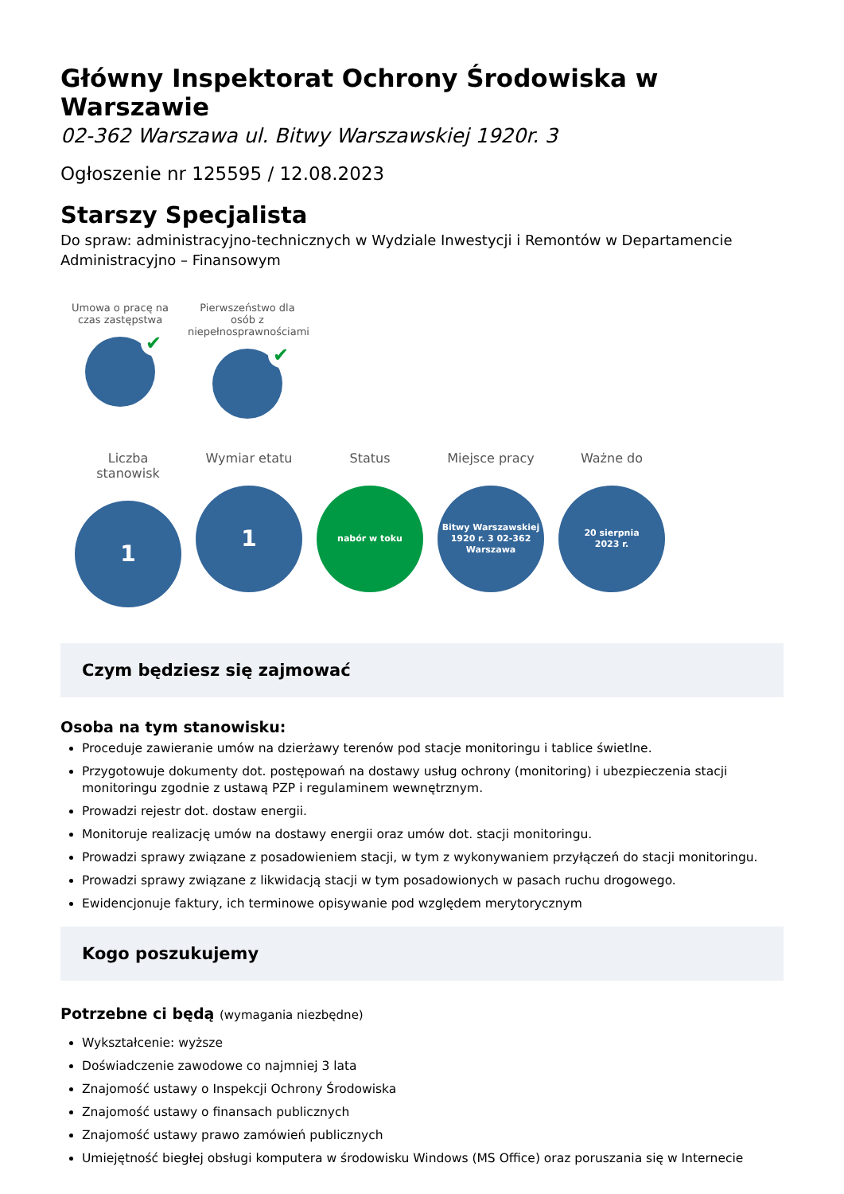Główny Inspektorat Ochrony Środowiska w Warszawie
02-362 Warszawa ul. Bitwy Warszawskiej 1920r. 3
Ogłoszenie nr 125595 / 12.08.2023
Starszy Specjalista
Do spraw: administracyjno-technicznych w Wydziale Inwestycji i Remontów w Departamencie Administracyjno – Finansowym
Umowa o pracę na czas zastępstwa
✔
Pierwszeństwo dla osób z niepełnosprawnościami
✔
Liczba stanowisk
1
Wymiar etatu
1
Status
nabór w toku
Miejsce pracy
Bitwy Warszawskiej
1920 r. 3 02-362
Warszawa
Ważne do
20 sierpnia
2023 r.
Czym będziesz się zajmować
Osoba na tym stanowisku:
Proceduje zawieranie umów na dzierżawy terenów pod stacje monitoringu i tablice świetlne.
Przygotowuje dokumenty dot. postępowań na dostawy usług ochrony (monitoring) i ubezpieczenia stacji monitoringu zgodnie z ustawą PZP i regulaminem wewnętrznym.
Prowadzi rejestr dot. dostaw energii.
Monitoruje realizację umów na dostawy energii oraz umów dot. stacji monitoringu.
Prowadzi sprawy związane z posadowieniem stacji, w tym z wykonywaniem przyłączeń do stacji monitoringu.
Prowadzi sprawy związane z likwidacją stacji w tym posadowionych w pasach ruchu drogowego.
Ewidencjonuje faktury, ich terminowe opisywanie pod względem merytorycznym
Kogo poszukujemy
Potrzebne ci będą (wymagania niezbędne)
Wykształcenie: wyższe
Doświadczenie zawodowe co najmniej 3 lata
Znajomość ustawy o Inspekcji Ochrony Środowiska
Znajomość ustawy o finansach publicznych
Znajomość ustawy prawo zamówień publicznych
Umiejętność biegłej obsługi komputera w środowisku Windows (MS Office) oraz poruszania się w Internecie